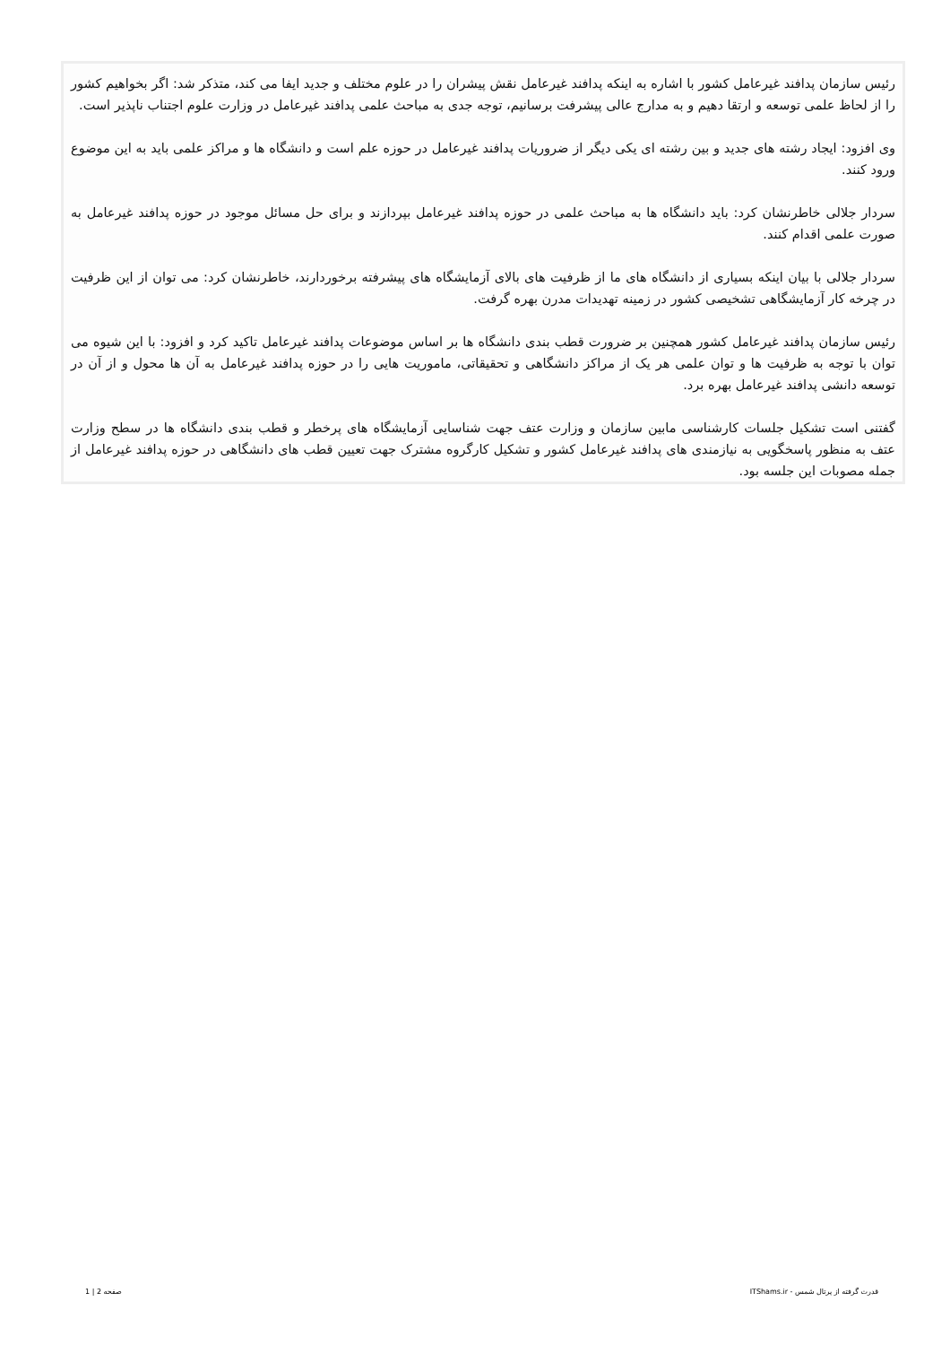رئیس سازمان پدافند غیرعامل کشور با اشاره به اینکه پدافند غیرعامل نقش پیشران را در علوم مختلف و جدید ایفا می کند، متذکر شد: اگر بخواهیم کشور را از لحاظ علمی توسعه و ارتقا دهیم و به مدارج عالی پیشرفت برسانیم، توجه جدی به مباحث علمی پدافند غیرعامل در وزارت علوم اجتناب ناپذیر است.
وی افزود: ایجاد رشته های جدید و بین رشته ای یکی دیگر از ضروریات پدافند غیرعامل در حوزه علم است و دانشگاه ها و مراکز علمی باید به این موضوع ورود کنند.
سردار جلالی خاطرنشان کرد: باید دانشگاه ها به مباحث علمی در حوزه پدافند غیرعامل بپردازند و برای حل مسائل موجود در حوزه پدافند غیرعامل به صورت علمی اقدام کنند.
سردار جلالی با بیان اینکه بسیاری از دانشگاه های ما از ظرفیت های بالای آزمایشگاه های پیشرفته برخوردارند، خاطرنشان کرد: می توان از این ظرفیت در چرخه کار آزمایشگاهی تشخیصی کشور در زمینه تهدیدات مدرن بهره گرفت.
رئیس سازمان پدافند غیرعامل کشور همچنین بر ضرورت قطب بندی دانشگاه ها بر اساس موضوعات پدافند غیرعامل تاکید کرد و افزود: با این شیوه می توان با توجه به ظرفیت ها و توان علمی هر یک از مراکز دانشگاهی و تحقیقاتی، ماموریت هایی را در حوزه پدافند غیرعامل به آن ها محول و از آن در توسعه دانشی پدافند غیرعامل بهره برد.
گفتنی است تشکیل جلسات کارشناسی مابین سازمان و وزارت عتف جهت شناسایی آزمایشگاه های پرخطر و قطب بندی دانشگاه ها در سطح وزارت عتف به منظور پاسخگویی به نیازمندی های پدافند غیرعامل کشور و تشکیل کارگروه مشترک جهت تعیین قطب های دانشگاهی در حوزه پدافند غیرعامل از جمله مصوبات این جلسه بود.
قدرت گرفته از پرتال شمس - ITShams.ir صفحه 2 | 1